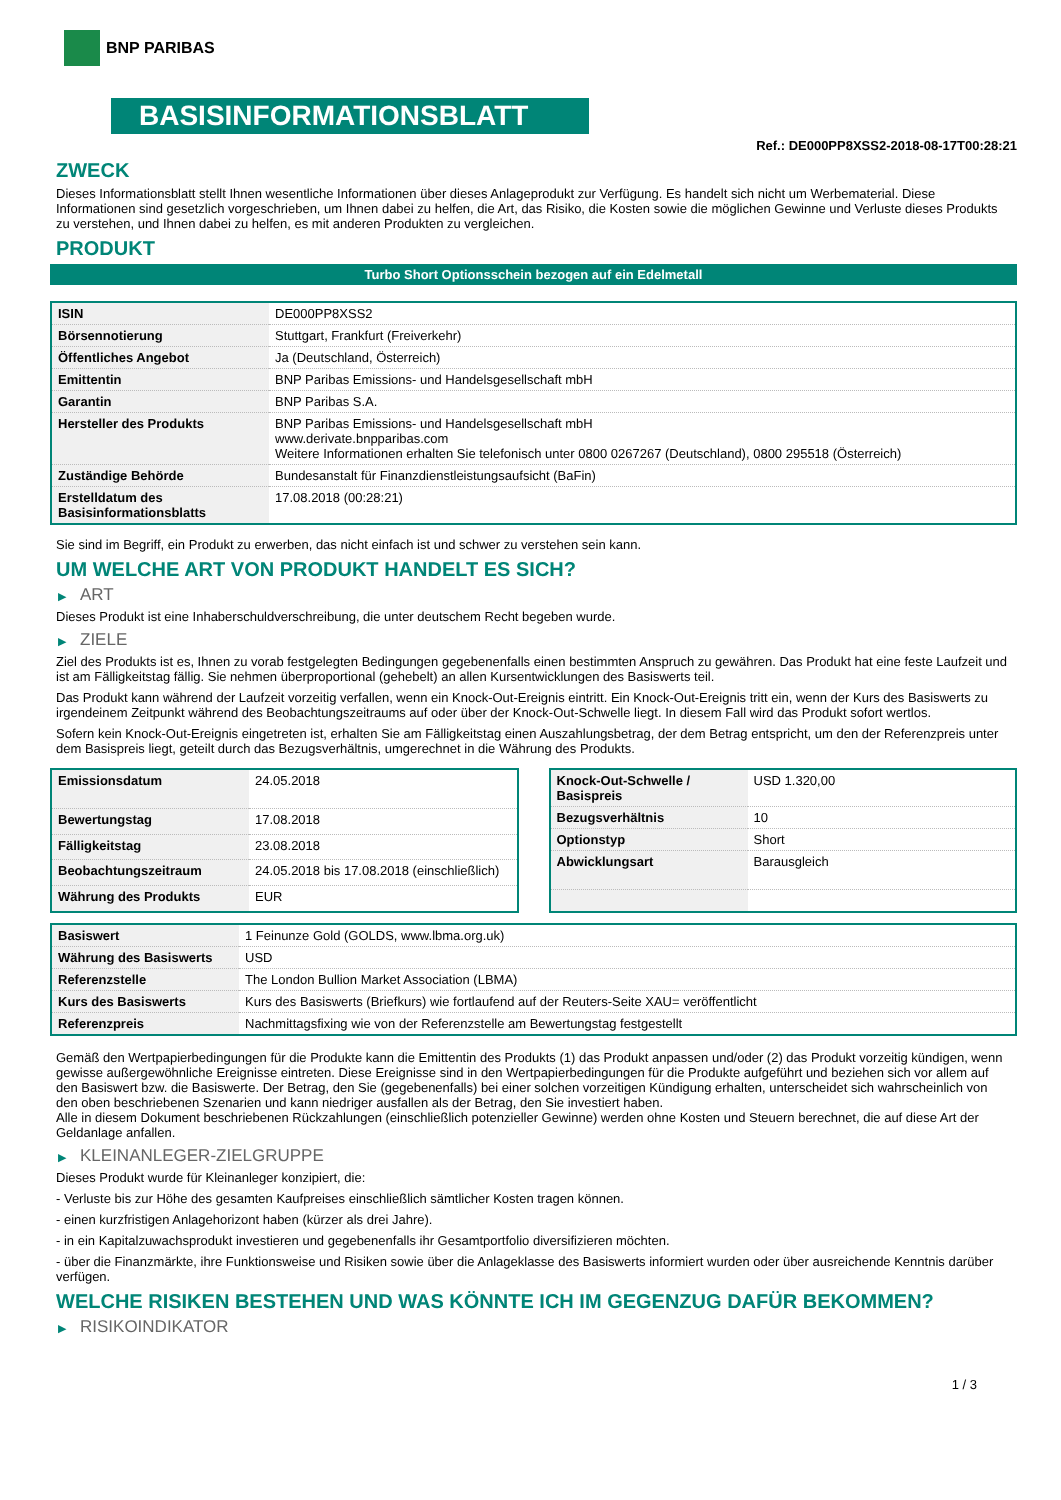BNP PARIBAS
BASISINFORMATIONSBLATT
Ref.: DE000PP8XSS2-2018-08-17T00:28:21
ZWECK
Dieses Informationsblatt stellt Ihnen wesentliche Informationen über dieses Anlageprodukt zur Verfügung. Es handelt sich nicht um Werbematerial. Diese Informationen sind gesetzlich vorgeschrieben, um Ihnen dabei zu helfen, die Art, das Risiko, die Kosten sowie die möglichen Gewinne und Verluste dieses Produkts zu verstehen, und Ihnen dabei zu helfen, es mit anderen Produkten zu vergleichen.
PRODUKT
Turbo Short Optionsschein bezogen auf ein Edelmetall
| ISIN | DE000PP8XSS2 |
| Börsennotierung | Stuttgart, Frankfurt (Freiverkehr) |
| Öffentliches Angebot | Ja (Deutschland, Österreich) |
| Emittentin | BNP Paribas Emissions- und Handelsgesellschaft mbH |
| Garantin | BNP Paribas S.A. |
| Hersteller des Produkts | BNP Paribas Emissions- und Handelsgesellschaft mbH www.derivate.bnpparibas.com Weitere Informationen erhalten Sie telefonisch unter 0800 0267267 (Deutschland), 0800 295518 (Österreich) |
| Zuständige Behörde | Bundesanstalt für Finanzdienstleistungsaufsicht (BaFin) |
| Erstelldatum des Basisinformationsblatts | 17.08.2018 (00:28:21) |
Sie sind im Begriff, ein Produkt zu erwerben, das nicht einfach ist und schwer zu verstehen sein kann.
UM WELCHE ART VON PRODUKT HANDELT ES SICH?
▶ ART
Dieses Produkt ist eine Inhaberschuldverschreibung, die unter deutschem Recht begeben wurde.
▶ ZIELE
Ziel des Produkts ist es, Ihnen zu vorab festgelegten Bedingungen gegebenenfalls einen bestimmten Anspruch zu gewähren. Das Produkt hat eine feste Laufzeit und ist am Fälligkeitstag fällig. Sie nehmen überproportional (gehebelt) an allen Kursentwicklungen des Basiswerts teil.
Das Produkt kann während der Laufzeit vorzeitig verfallen, wenn ein Knock-Out-Ereignis eintritt. Ein Knock-Out-Ereignis tritt ein, wenn der Kurs des Basiswerts zu irgendeinem Zeitpunkt während des Beobachtungszeitraums auf oder über der Knock-Out-Schwelle liegt. In diesem Fall wird das Produkt sofort wertlos.
Sofern kein Knock-Out-Ereignis eingetreten ist, erhalten Sie am Fälligkeitstag einen Auszahlungsbetrag, der dem Betrag entspricht, um den der Referenzpreis unter dem Basispreis liegt, geteilt durch das Bezugsverhältnis, umgerechnet in die Währung des Produkts.
| Emissionsdatum | 24.05.2018 |
| Bewertungstag | 17.08.2018 |
| Fälligkeitstag | 23.08.2018 |
| Beobachtungszeitraum | 24.05.2018 bis 17.08.2018 (einschließlich) |
| Währung des Produkts | EUR |
| Knock-Out-Schwelle / Basispreis | USD 1.320,00 |
| Bezugsverhältnis | 10 |
| Optionstyp | Short |
| Abwicklungsart | Barausgleich |
| Basiswert | 1 Feinunze Gold (GOLDS, www.lbma.org.uk) |
| Währung des Basiswerts | USD |
| Referenzstelle | The London Bullion Market Association (LBMA) |
| Kurs des Basiswerts | Kurs des Basiswerts (Briefkurs) wie fortlaufend auf der Reuters-Seite XAU= veröffentlicht |
| Referenzpreis | Nachmittagsfixing wie von der Referenzstelle am Bewertungstag festgestellt |
Gemäß den Wertpapierbedingungen für die Produkte kann die Emittentin des Produkts (1) das Produkt anpassen und/oder (2) das Produkt vorzeitig kündigen, wenn gewisse außergewöhnliche Ereignisse eintreten. Diese Ereignisse sind in den Wertpapierbedingungen für die Produkte aufgeführt und beziehen sich vor allem auf den Basiswert bzw. die Basiswerte. Der Betrag, den Sie (gegebenenfalls) bei einer solchen vorzeitigen Kündigung erhalten, unterscheidet sich wahrscheinlich von den oben beschriebenen Szenarien und kann niedriger ausfallen als der Betrag, den Sie investiert haben.
Alle in diesem Dokument beschriebenen Rückzahlungen (einschließlich potenzieller Gewinne) werden ohne Kosten und Steuern berechnet, die auf diese Art der Geldanlage anfallen.
▶ KLEINANLEGER-ZIELGRUPPE
Dieses Produkt wurde für Kleinanleger konzipiert, die:
- Verluste bis zur Höhe des gesamten Kaufpreises einschließlich sämtlicher Kosten tragen können.
- einen kurzfristigen Anlagehorizont haben (kürzer als drei Jahre).
- in ein Kapitalzuwachsprodukt investieren und gegebenenfalls ihr Gesamtportfolio diversifizieren möchten.
- über die Finanzmärkte, ihre Funktionsweise und Risiken sowie über die Anlageklasse des Basiswerts informiert wurden oder über ausreichende Kenntnis darüber verfügen.
WELCHE RISIKEN BESTEHEN UND WAS KÖNNTE ICH IM GEGENZUG DAFÜR BEKOMMEN?
▶ RISIKOINDIKATOR
1 / 3